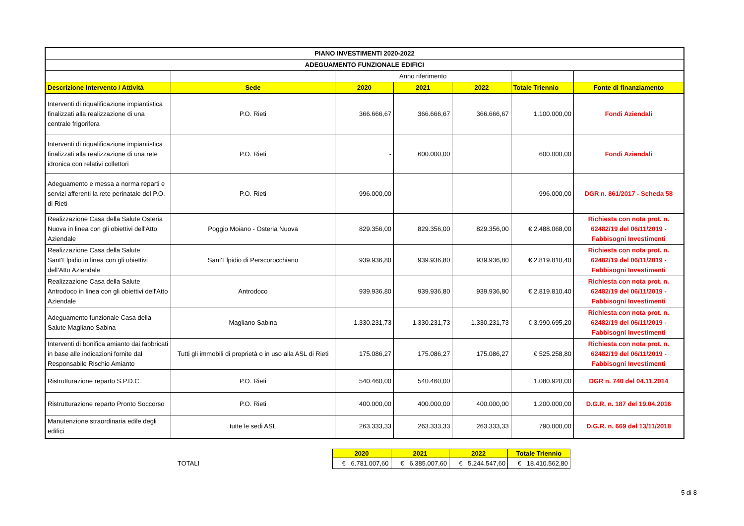| PIANO INVESTIMENTI 2020-2022 | | | | | | |
| --- | --- | --- | --- | --- | --- | --- |
| ADEGUAMENTO FUNZIONALE EDIFICI | | | | | | |
| | | Anno riferimento | | | | |
| Descrizione Intervento / Attività | Sede | 2020 | 2021 | 2022 | Totale Triennio | Fonte di finanziamento |
| Interventi di riqualificazione impiantistica finalizzati alla realizzazione di una centrale frigorifera | P.O. Rieti | 366.666,67 | 366.666,67 | 366.666,67 | 1.100.000,00 | Fondi Aziendali |
| Interventi di riqualificazione impiantistica finalizzati alla realizzazione di una rete idronica con relativi collettori | P.O. Rieti | - | 600.000,00 | | 600.000,00 | Fondi Aziendali |
| Adeguamento e messa a norma reparti e servizi afferenti la rete perinatale del P.O. di Rieti | P.O. Rieti | 996.000,00 | | | 996.000,00 | DGR n. 861/2017 - Scheda 58 |
| Realizzazione Casa della Salute Osteria Nuova in linea con gli obiettivi dell'Atto Aziendale | Poggio Moiano - Osteria Nuova | 829.356,00 | 829.356,00 | 829.356,00 | € 2.488.068,00 | Richiesta con nota prot. n. 62482/19 del 06/11/2019 - Fabbisogni Investimenti |
| Realizzazione Casa della Salute Sant'Elpidio in linea con gli obiettivi dell'Atto Aziendale | Sant'Elpidio di Perscorocchiano | 939.936,80 | 939.936,80 | 939.936,80 | € 2.819.810,40 | Richiesta con nota prot. n. 62482/19 del 06/11/2019 - Fabbisogni Investimenti |
| Realizzazione Casa della Salute Antrodoco in linea con gli obiettivi dell'Atto Aziendale | Antrodoco | 939.936,80 | 939.936,80 | 939.936,80 | € 2.819.810,40 | Richiesta con nota prot. n. 62482/19 del 06/11/2019 - Fabbisogni Investimenti |
| Adeguamento funzionale Casa della Salute Magliano Sabina | Magliano Sabina | 1.330.231,73 | 1.330.231,73 | 1.330.231,73 | € 3.990.695,20 | Richiesta con nota prot. n. 62482/19 del 06/11/2019 - Fabbisogni Investimenti |
| Interventi di bonifica amianto dai fabbricati in base alle indicazioni fornite dal Responsabile Rischio Amianto | Tutti gli immobili di proprietà o in uso alla ASL di Rieti | 175.086,27 | 175.086,27 | 175.086,27 | € 525.258,80 | Richiesta con nota prot. n. 62482/19 del 06/11/2019 - Fabbisogni Investimenti |
| Ristrutturazione reparto S.P.D.C. | P.O. Rieti | 540.460,00 | 540.460,00 | | 1.080.920,00 | DGR n. 740 del 04.11.2014 |
| Ristrutturazione reparto Pronto Soccorso | P.O. Rieti | 400.000,00 | 400.000,00 | 400.000,00 | 1.200.000,00 | D.G.R. n. 187 del 19.04.2016 |
| Manutenzione straordinaria edile degli edifici | tutte le sedi ASL | 263.333,33 | 263.333,33 | 263.333,33 | 790.000,00 | D.G.R. n. 669 del 13/11/2018 |
| | 2020 | 2021 | 2022 | Totale Triennio |
| TOTALI | € 6.781.007,60 | € 6.385.007,60 | € 5.244.547,60 | € 18.410.562,80 |
5 di 8